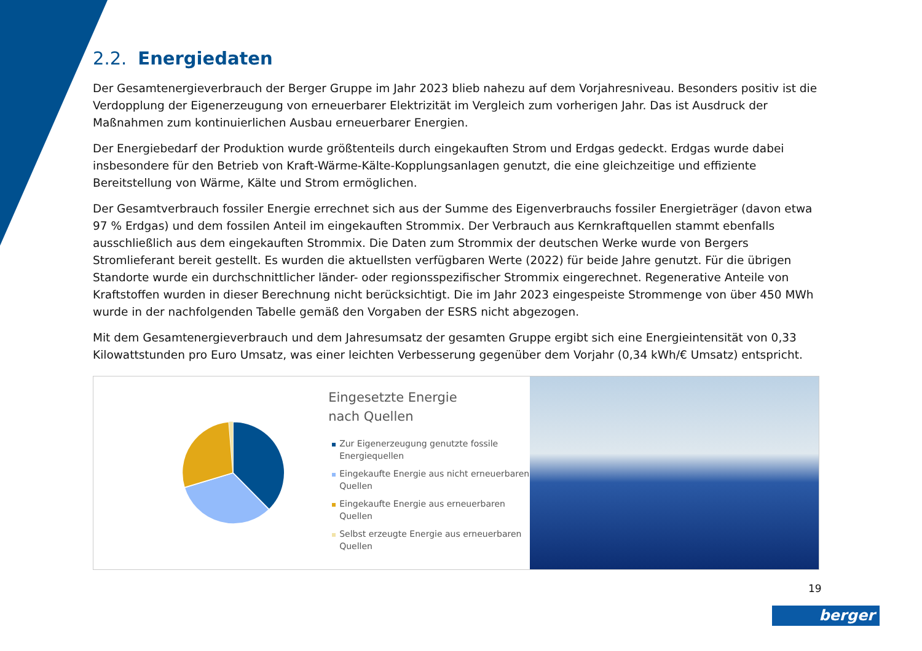2.2. Energiedaten
Der Gesamtenergieverbrauch der Berger Gruppe im Jahr 2023 blieb nahezu auf dem Vorjahresniveau. Besonders positiv ist die Verdopplung der Eigenerzeugung von erneuerbarer Elektrizität im Vergleich zum vorherigen Jahr. Das ist Ausdruck der Maßnahmen zum kontinuierlichen Ausbau erneuerbarer Energien.
Der Energiebedarf der Produktion wurde größtenteils durch eingekauften Strom und Erdgas gedeckt. Erdgas wurde dabei insbesondere für den Betrieb von Kraft-Wärme-Kälte-Kopplungsanlagen genutzt, die eine gleichzeitige und effiziente Bereitstellung von Wärme, Kälte und Strom ermöglichen.
Der Gesamtverbrauch fossiler Energie errechnet sich aus der Summe des Eigenverbrauchs fossiler Energieträger (davon etwa 97 % Erdgas) und dem fossilen Anteil im eingekauften Strommix. Der Verbrauch aus Kernkraftquellen stammt ebenfalls ausschließlich aus dem eingekauften Strommix. Die Daten zum Strommix der deutschen Werke wurde von Bergers Stromlieferant bereit gestellt. Es wurden die aktuellsten verfügbaren Werte (2022) für beide Jahre genutzt. Für die übrigen Standorte wurde ein durchschnittlicher länder- oder regionsspezifischer Strommix eingerechnet. Regenerative Anteile von Kraftstoffen wurden in dieser Berechnung nicht berücksichtigt. Die im Jahr 2023 eingespeiste Strommenge von über 450 MWh wurde in der nachfolgenden Tabelle gemäß den Vorgaben der ESRS nicht abgezogen.
Mit dem Gesamtenergieverbrauch und dem Jahresumsatz der gesamten Gruppe ergibt sich eine Energieintensität von 0,33 Kilowattstunden pro Euro Umsatz, was einer leichten Verbesserung gegenüber dem Vorjahr (0,34 kWh/€ Umsatz) entspricht.
Eingesetzte Energie
nach Quellen
Zur Eigenerzeugung genutzte fossile Energiequellen
Eingekaufte Energie aus nicht erneuerbaren Quellen
Eingekaufte Energie aus erneuerbaren Quellen
Selbst erzeugte Energie aus erneuerbaren Quellen
19
berger